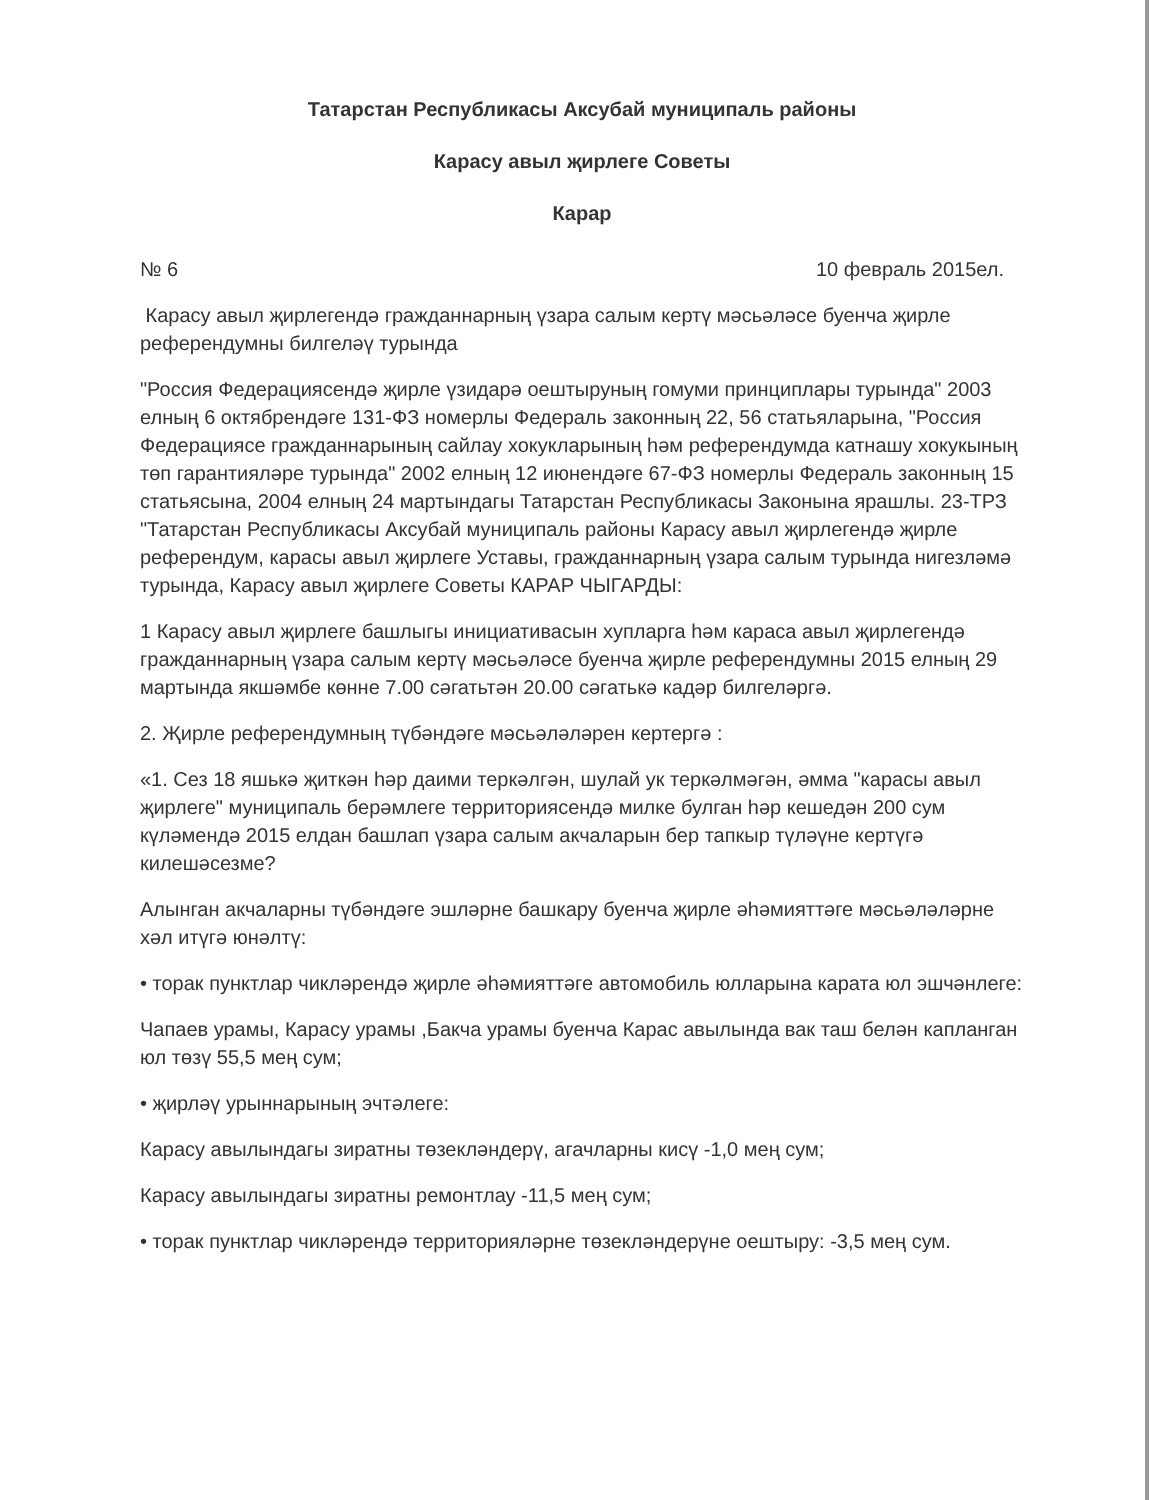Татарстан Республикасы Аксубай муниципаль районы
Карасу авыл җирлеге Советы
Карар
№ 6 10 февраль 2015ел.
Карасу авыл җирлегендә гражданнарның үзара салым кертү мәсьәләсе буенча җирле референдумны билгеләү турында
"Россия Федерациясендә җирле үзидарә оештыруның гомуми принциплары турында" 2003 елның 6 октябрендәге 131-ФЗ номерлы Федераль законның 22, 56 статьяларына, "Россия Федерациясе гражданнарының сайлау хокукларының һәм референдумда катнашу хокукының төп гарантияләре турында" 2002 елның 12 июнендәге 67-ФЗ номерлы Федераль законның 15 статьясына, 2004 елның 24 мартындагы Татарстан Республикасы Законына ярашлы. 23-ТРЗ "Татарстан Республикасы Аксубай муниципаль районы Карасу авыл җирлегендә җирле референдум, карасы авыл җирлеге Уставы, гражданнарның үзара салым турында нигезләмә турында, Карасу авыл җирлеге Советы КАРАР ЧЫГАРДЫ:
1 Карасу авыл җирлеге башлыгы инициативасын хупларга һәм караса авыл җирлегендә гражданнарның үзара салым кертү мәсьәләсе буенча җирле референдумны 2015 елның 29 мартында якшәмбе көнне 7.00 сәгатьтән 20.00 сәгатькә кадәр билгеләргә.
2. Җирле референдумның түбәндәге мәсьәләләрен кертергә :
«1. Сез 18 яшькә җиткән һәр даими теркәлгән, шулай ук теркәлмәгән, әмма "карасы авыл җирлеге" муниципаль берәмлеге территориясендә милке булган һәр кешедән 200 сум күләмендә 2015 елдан башлап үзара салым акчаларын бер тапкыр түләүне кертүгә килешәсезме?
Алынган акчаларны түбәндәге эшләрне башкару буенча җирле әһәмияттәге мәсьәләләрне хәл итүгә юнәлтү:
• торак пунктлар чикләрендә җирле әһәмияттәге автомобиль юлларына карата юл эшчәнлеге:
Чапаев урамы, Карасу урамы ,Бакча урамы буенча Карас авылында вак таш белән капланган юл төзү 55,5 мең сум;
• җирләү урыннарының эчтәлеге:
Карасу авылындагы зиратны төзекләндерү, агачларны кисү -1,0 мең сум;
Карасу авылындагы зиратны ремонтлау -11,5 мең сум;
• торак пунктлар чикләрендә территорияләрне төзекләндерүне оештыру: -3,5 мең сум.